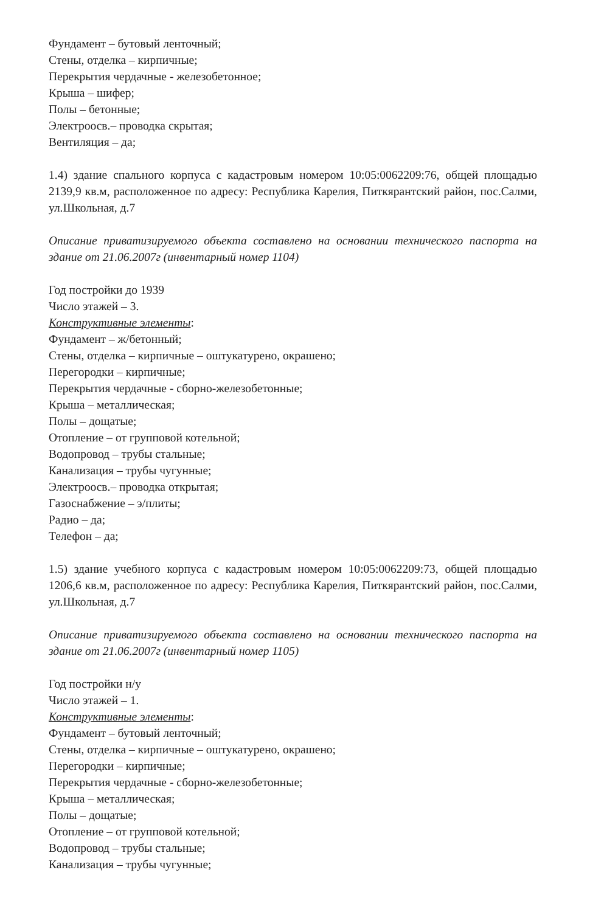Фундамент – бутовый ленточный;
Стены, отделка – кирпичные;
Перекрытия чердачные - железобетонное;
Крыша – шифер;
Полы – бетонные;
Электроосв.– проводка скрытая;
Вентиляция – да;
1.4) здание спального корпуса с кадастровым номером 10:05:0062209:76, общей площадью 2139,9 кв.м, расположенное по адресу: Республика Карелия, Питкярантский район, пос.Салми, ул.Школьная, д.7
Описание приватизируемого объекта составлено на основании технического паспорта на здание от 21.06.2007г (инвентарный номер 1104)
Год постройки до 1939
Число этажей – 3.
Конструктивные элементы:
Фундамент – ж/бетонный;
Стены, отделка – кирпичные – оштукатурено, окрашено;
Перегородки – кирпичные;
Перекрытия чердачные - сборно-железобетонные;
Крыша – металлическая;
Полы – дощатые;
Отопление – от групповой котельной;
Водопровод – трубы стальные;
Канализация – трубы чугунные;
Электроосв.– проводка открытая;
Газоснабжение – э/плиты;
Радио – да;
Телефон – да;
1.5) здание учебного корпуса с кадастровым номером 10:05:0062209:73, общей площадью 1206,6 кв.м, расположенное по адресу: Республика Карелия, Питкярантский район, пос.Салми, ул.Школьная, д.7
Описание приватизируемого объекта составлено на основании технического паспорта на здание от 21.06.2007г (инвентарный номер 1105)
Год постройки н/у
Число этажей – 1.
Конструктивные элементы:
Фундамент – бутовый ленточный;
Стены, отделка – кирпичные – оштукатурено, окрашено;
Перегородки – кирпичные;
Перекрытия чердачные - сборно-железобетонные;
Крыша – металлическая;
Полы – дощатые;
Отопление – от групповой котельной;
Водопровод – трубы стальные;
Канализация – трубы чугунные;